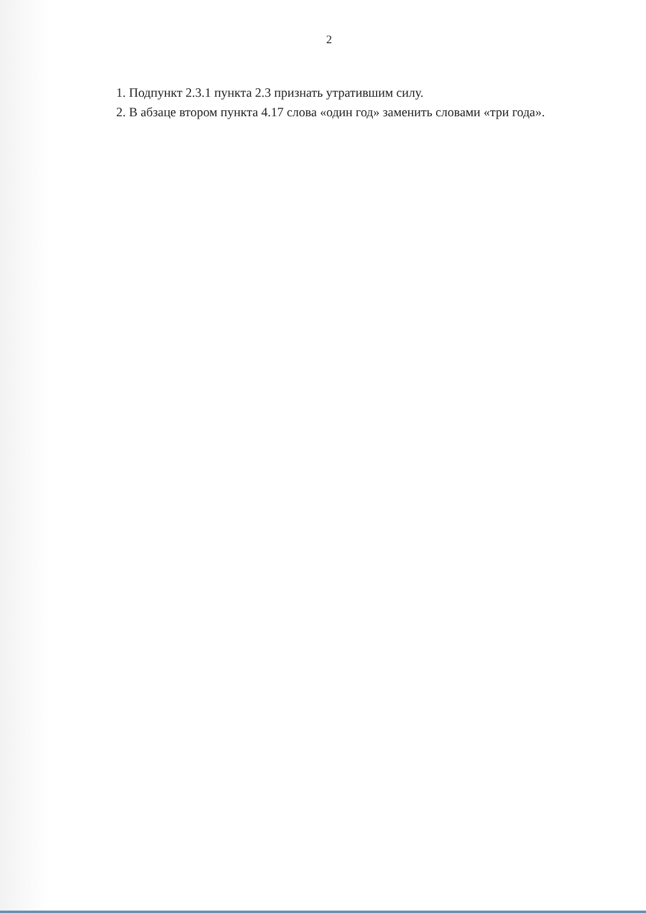2
1. Подпункт 2.3.1 пункта 2.3 признать утратившим силу.
2. В абзаце втором пункта 4.17 слова «один год» заменить словами «три года».